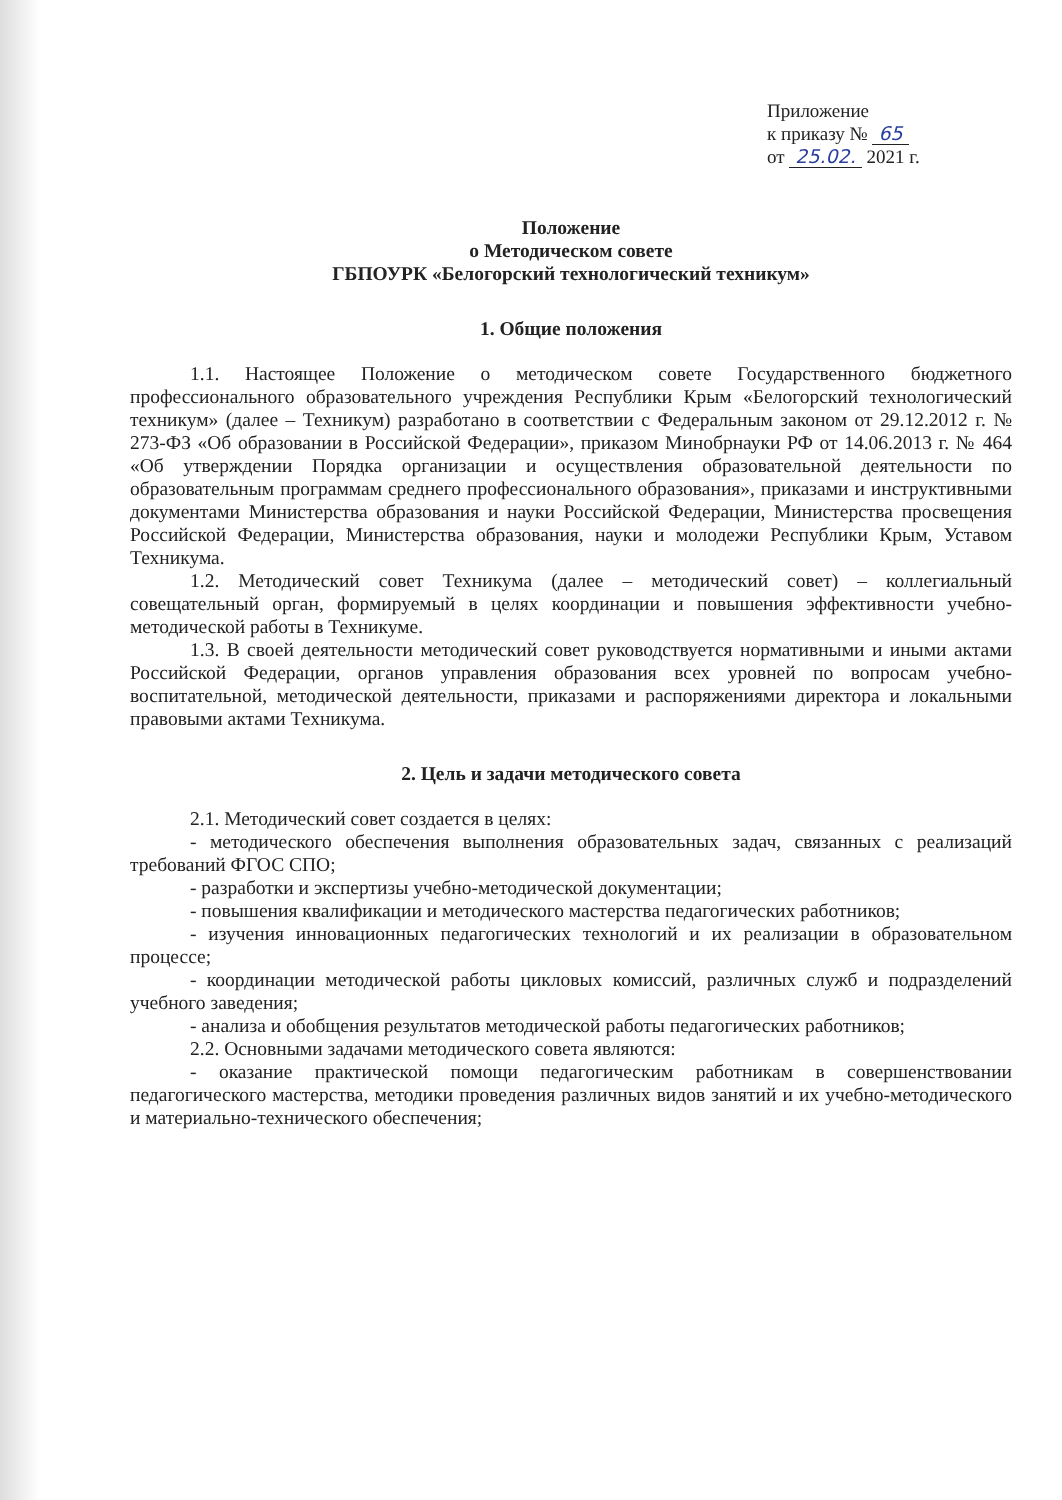Приложение
к приказу № 65
от 25.02. 2021 г.
Положение
о Методическом совете
ГБПОУРК «Белогорский технологический техникум»
1. Общие положения
1.1. Настоящее Положение о методическом совете Государственного бюджетного профессионального образовательного учреждения Республики Крым «Белогорский технологический техникум» (далее – Техникум) разработано в соответствии с Федеральным законом от 29.12.2012 г. № 273-ФЗ «Об образовании в Российской Федерации», приказом Минобрнауки РФ от 14.06.2013 г. № 464 «Об утверждении Порядка организации и осуществления образовательной деятельности по образовательным программам среднего профессионального образования», приказами и инструктивными документами Министерства образования и науки Российской Федерации, Министерства просвещения Российской Федерации, Министерства образования, науки и молодежи Республики Крым, Уставом Техникума.
1.2. Методический совет Техникума (далее – методический совет) – коллегиальный совещательный орган, формируемый в целях координации и повышения эффективности учебно-методической работы в Техникуме.
1.3. В своей деятельности методический совет руководствуется нормативными и иными актами Российской Федерации, органов управления образования всех уровней по вопросам учебно-воспитательной, методической деятельности, приказами и распоряжениями директора и локальными правовыми актами Техникума.
2. Цель и задачи методического совета
2.1. Методический совет создается в целях:
- методического обеспечения выполнения образовательных задач, связанных с реализаций требований ФГОС СПО;
- разработки и экспертизы учебно-методической документации;
- повышения квалификации и методического мастерства педагогических работников;
- изучения инновационных педагогических технологий и их реализации в образовательном процессе;
- координации методической работы цикловых комиссий, различных служб и подразделений учебного заведения;
- анализа и обобщения результатов методической работы педагогических работников;
2.2. Основными задачами методического совета являются:
- оказание практической помощи педагогическим работникам в совершенствовании педагогического мастерства, методики проведения различных видов занятий и их учебно-методического и материально-технического обеспечения;